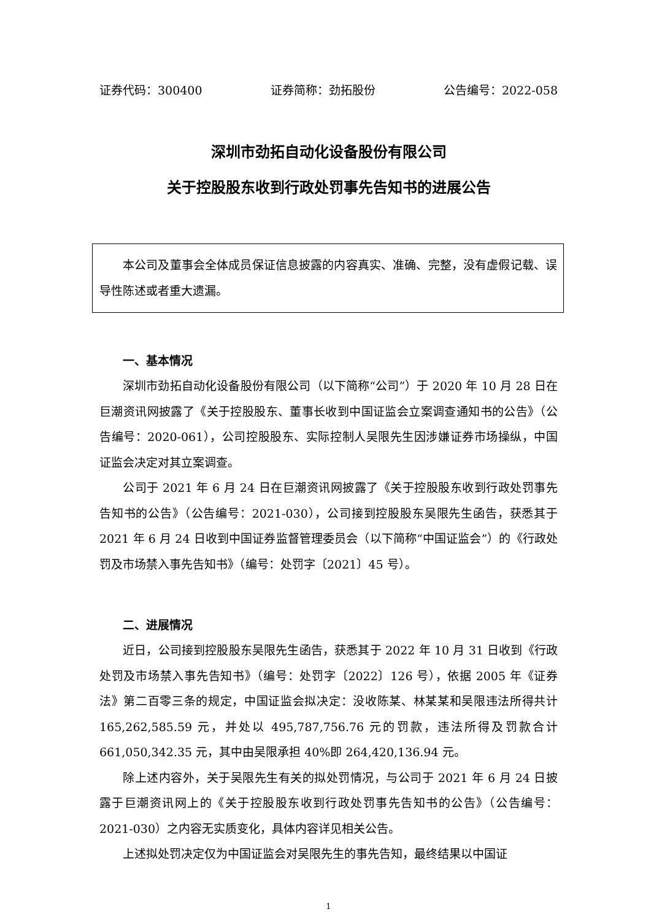证券代码：300400 证券简称：劲拓股份 公告编号：2022-058
深圳市劲拓自动化设备股份有限公司
关于控股股东收到行政处罚事先告知书的进展公告
本公司及董事会全体成员保证信息披露的内容真实、准确、完整，没有虚假记载、误导性陈述或者重大遗漏。
一、基本情况
深圳市劲拓自动化设备股份有限公司（以下简称“公司”）于 2020 年 10 月 28 日在巨潮资讯网披露了《关于控股股东、董事长收到中国证监会立案调查通知书的公告》（公告编号：2020-061），公司控股股东、实际控制人吴限先生因涉嫌证券市场操纵，中国证监会决定对其立案调查。
公司于 2021 年 6 月 24 日在巨潮资讯网披露了《关于控股股东收到行政处罚事先告知书的公告》（公告编号：2021-030），公司接到控股股东吴限先生函告，获悉其于 2021 年 6 月 24 日收到中国证券监督管理委员会（以下简称“中国证监会”）的《行政处罚及市场禁入事先告知书》（编号：处罚字〔2021〕45 号）。
二、进展情况
近日，公司接到控股股东吴限先生函告，获悉其于 2022 年 10 月 31 日收到《行政处罚及市场禁入事先告知书》（编号：处罚字〔2022〕126 号），依据 2005 年《证券法》第二百零三条的规定，中国证监会拟决定：没收陈某、林某某和吴限违法所得共计 165,262,585.59 元，并处以 495,787,756.76 元的罚款，违法所得及罚款合计 661,050,342.35 元，其中由吴限承担 40%即 264,420,136.94 元。
除上述内容外，关于吴限先生有关的拟处罚情况，与公司于 2021 年 6 月 24 日披露于巨潮资讯网上的《关于控股股东收到行政处罚事先告知书的公告》（公告编号：2021-030）之内容无实质变化，具体内容详见相关公告。
上述拟处罚决定仅为中国证监会对吴限先生的事先告知，最终结果以中国证
1